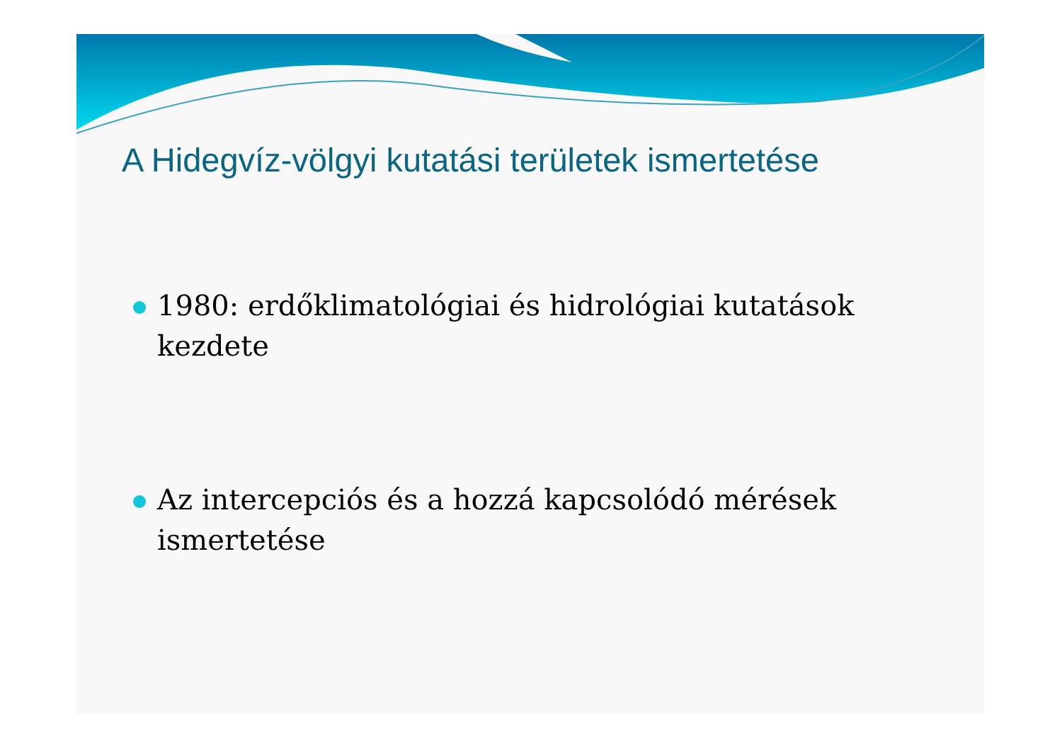A Hidegvíz-völgyi kutatási területek ismertetése
1980: erdőklimatológiai és hidrológiai kutatások kezdete
Az intercepciós és a hozzá kapcsolódó mérések ismertetése